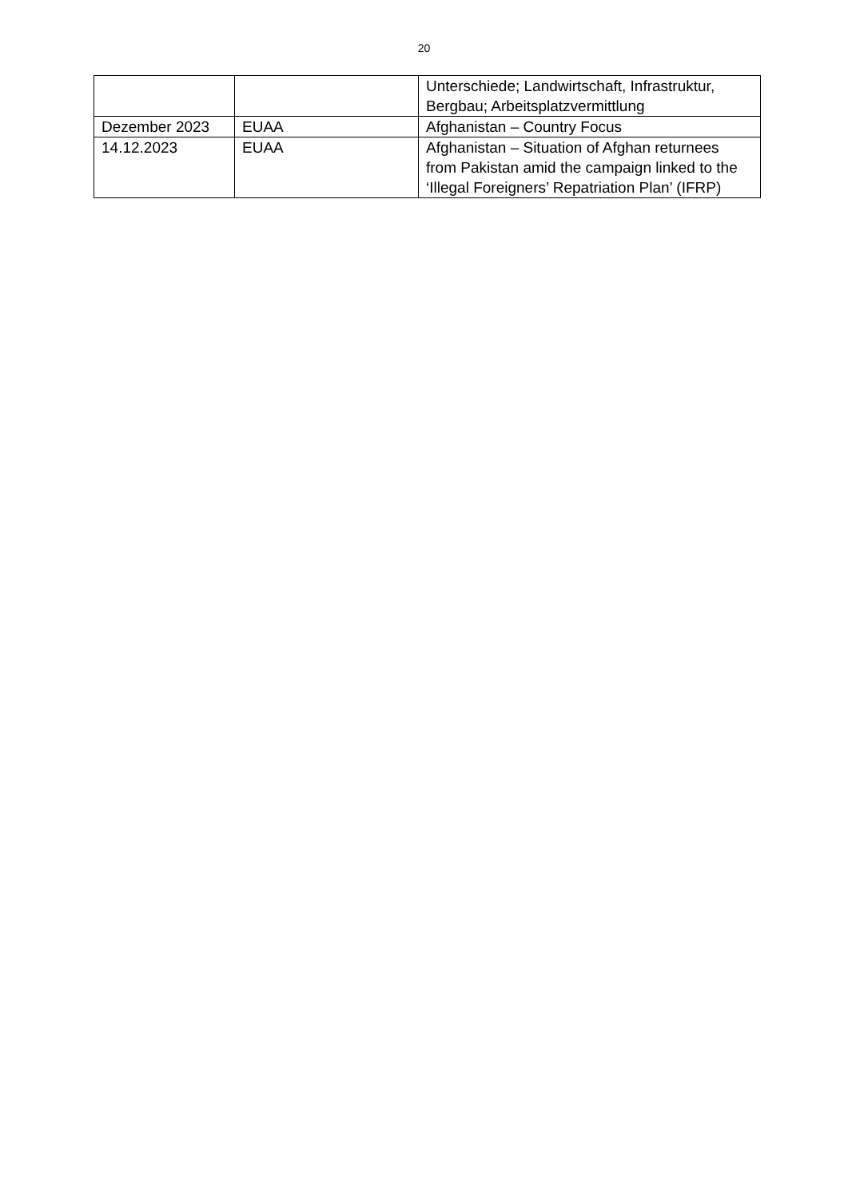20
| | | Unterschiede; Landwirtschaft, Infrastruktur, Bergbau; Arbeitsplatzvermittlung |
| Dezember 2023 | EUAA | Afghanistan – Country Focus |
| 14.12.2023 | EUAA | Afghanistan – Situation of Afghan returnees from Pakistan amid the campaign linked to the ‘Illegal Foreigners’ Repatriation Plan’ (IFRP) |